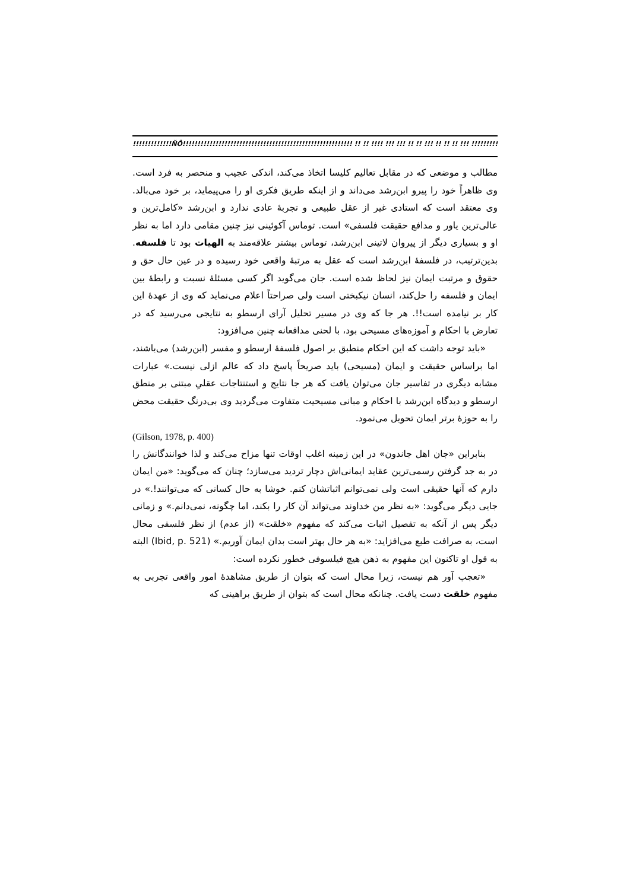!!!!!!!!!!!!!ÑÖ!!!!!!!!!!!!!!!!!!!!!!!!!!!!!!!!!!!!!!!!!!!!!!!!!!!!!!!!! !! !! !!!! !!! !!! !! !! !!! !! !! !! !!! !!!!!!!!!!!!!!!!!!!!!!!!!!!!!!!!!!!!!!!!!!!!!!!!!!!!!!!!!!!
مطالب و موضعی که در مقابل تعالیم کلیسا اتخاذ می‌کند، اندکی عجیب و منحصر به فرد است. وی ظاهراً خود را پیرو ابن‌رشد می‌داند و از اینکه طریق فکری او را می‌پیماید، بر خود می‌بالد. وی معتقد است که استادی غیر از عقل طبیعی و تجربهٔ عادی ندارد و ابن‌رشد «کامل‌ترین و عالی‌ترین یاور و مدافع حقیقت فلسفی» است. توماس آکوئینی نیز چنین مقامی دارد اما به نظر او و بسیاری دیگر از پیروان لاتینی ابن‌رشد، توماس بیشتر علاقه‌مند به الهیات بود تا فلسفه. بدین‌ترتیب، در فلسفهٔ ابن‌رشد است که عقل به مرتبهٔ واقعی خود رسیده و در عین حال حق و حقوق و مرتبت ایمان نیز لحاظ شده است. جان می‌گوید اگر کسی مسئلهٔ نسبت و رابطهٔ بین ایمان و فلسفه را حل‌کند، انسان نیکبختی است ولی صراحتاً اعلام می‌نماید که وی از عهدهٔ این کار بر نیامده است!!. هر جا که وی در مسیر تحلیل آرای ارسطو به نتایجی می‌رسید که در تعارض با احکام و آموزه‌های مسیحی بود، با لحنی مدافعانه چنین می‌افزود:
«باید توجه داشت که این احکام منطبق بر اصول فلسفهٔ ارسطو و مفسر (ابن‌رشد) می‌باشند، اما براساس حقیقت و ایمان (مسیحی) باید صریحاً پاسخ داد که عالم ازلی نیست.» عبارات مشابه دیگری در تفاسیر جان می‌توان یافت که هر جا نتایج و استنتاجات عقلیِ مبتنی بر منطق ارسطو و دیدگاه ابن‌رشد با احکام و مبانی مسیحیت متفاوت می‌گردید وی بی‌درنگ حقیقت محض را به حوزهٔ برتر ایمان تحویل می‌نمود.
(Gilson, 1978, p. 400)
بنابراین «جان اهل جاندون» در این زمینه اغلب اوقات تنها مزاح می‌کند و لذا خوانندگانش را در به جد گرفتن رسمی‌ترین عقاید ایمانی‌اش دچار تردید می‌سازد؛ چنان که می‌گوید: «من ایمان دارم که آنها حقیقی است ولی نمی‌توانم اثباتشان کنم. خوشا به حال کسانی که می‌توانند!.» در جایی دیگر می‌گوید: «به نظر من خداوند می‌تواند آن کار را بکند، اما چگونه، نمی‌دانم.» و زمانی دیگر پس از آنکه به تفصیل اثبات می‌کند که مفهوم «خلقت» (از عدم) از نظر فلسفی محال است، به صرافت طبع می‌افزاید: «به هر حال بهتر است بدان ایمان آوریم.» (Ibid, p. 521) البته به قول او تاکنون این مفهوم به ذهن هیچ فیلسوفی خطور نکرده است:
«تعجب آور هم نیست، زیرا محال است که بتوان از طریق مشاهدهٔ امور واقعی تجربی به مفهوم خلقت دست یافت. چنانکه محال است که بتوان از طریق براهینی که